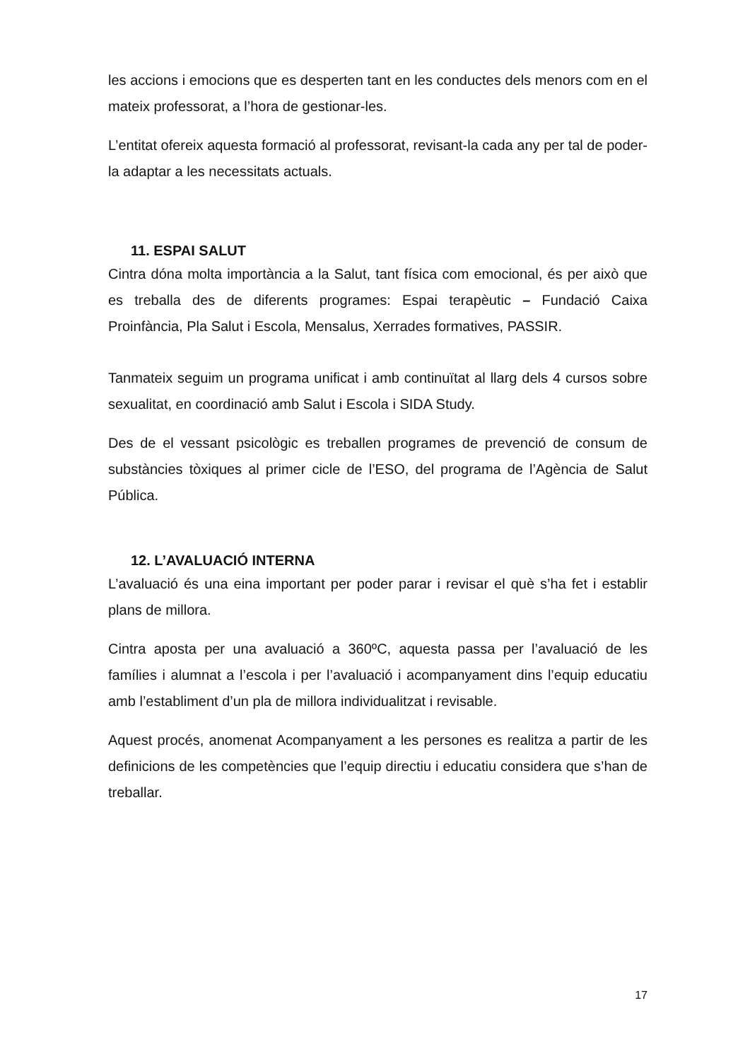les accions i emocions que es desperten tant en les conductes dels menors com en el mateix professorat, a l’hora de gestionar-les.
L’entitat ofereix aquesta formació al professorat, revisant-la cada any per tal de poder-la adaptar a les necessitats actuals.
11. ESPAI SALUT
Cintra dóna molta importància a la Salut, tant física com emocional, és per això que es treballa des de diferents programes: Espai terapèutic – Fundació Caixa Proinfància, Pla Salut i Escola, Mensalus, Xerrades formatives, PASSIR.
Tanmateix seguim un programa unificat i amb continuïtat al llarg dels 4 cursos sobre sexualitat, en coordinació amb Salut i Escola i SIDA Study.
Des de el vessant psicològic es treballen programes de prevenció de consum de substàncies tòxiques al primer cicle de l’ESO, del programa de l’Agència de Salut Pública.
12. L’AVALUACIÓ INTERNA
L’avaluació és una eina important per poder parar i revisar el què s’ha fet i establir plans de millora.
Cintra aposta per una avaluació a 360ºC, aquesta passa per l’avaluació de les famílies i alumnat a l’escola i per l’avaluació i acompanyament dins l’equip educatiu amb l’establiment d’un pla de millora individualitzat i revisable.
Aquest procés, anomenat Acompanyament a les persones es realitza a partir de les definicions de les competències que l’equip directiu i educatiu considera que s’han de treballar.
17